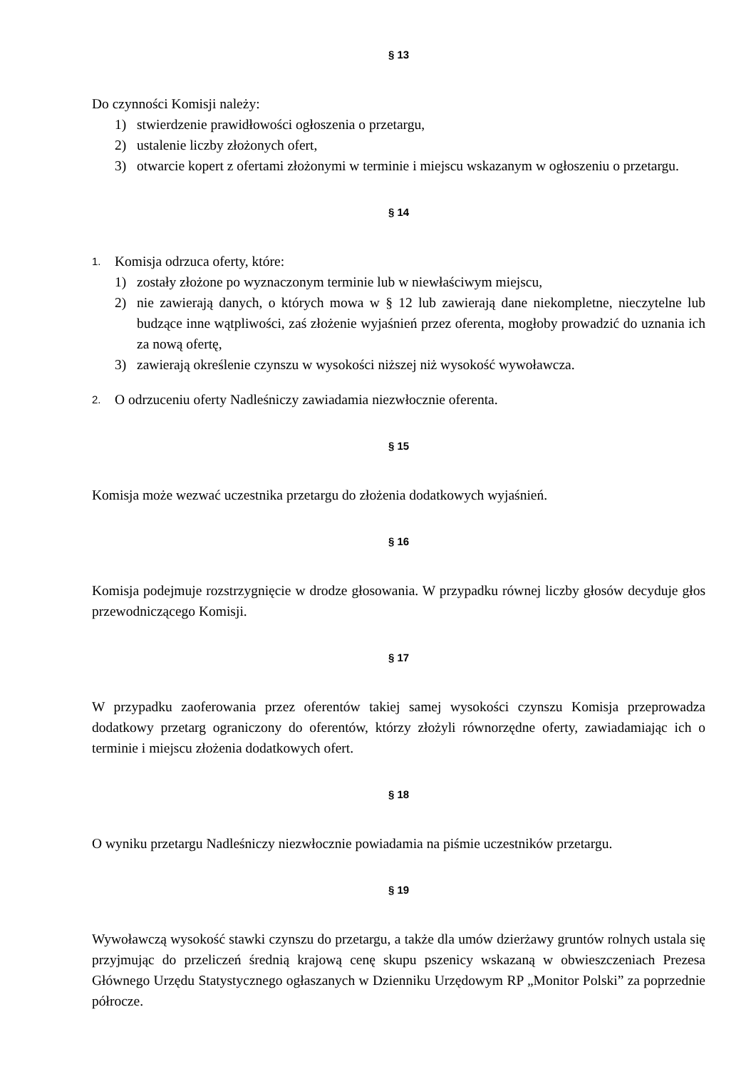§ 13
Do czynności Komisji należy:
1) stwierdzenie prawidłowości ogłoszenia o przetargu,
2) ustalenie liczby złożonych ofert,
3) otwarcie kopert z ofertami złożonymi w terminie i miejscu wskazanym w ogłoszeniu o przetargu.
§ 14
1.
Komisja odrzuca oferty, które:
1) zostały złożone po wyznaczonym terminie lub w niewłaściwym miejscu,
2) nie zawierają danych, o których mowa w § 12 lub zawierają dane niekompletne, nieczytelne lub budzące inne wątpliwości, zaś złożenie wyjaśnień przez oferenta, mogłoby prowadzić do uznania ich za nową ofertę,
3) zawierają określenie czynszu w wysokości niższej niż wysokość wywoławcza.
2.
O odrzuceniu oferty Nadleśniczy zawiadamia niezwłocznie oferenta.
§ 15
Komisja może wezwać uczestnika przetargu do złożenia dodatkowych wyjaśnień.
§ 16
Komisja podejmuje rozstrzygnięcie w drodze głosowania. W przypadku równej liczby głosów decyduje głos przewodniczącego Komisji.
§ 17
W przypadku zaoferowania przez oferentów takiej samej wysokości czynszu Komisja przeprowadza dodatkowy przetarg ograniczony do oferentów, którzy złożyli równorzędne oferty, zawiadamiając ich o terminie i miejscu złożenia dodatkowych ofert.
§ 18
O wyniku przetargu Nadleśniczy niezwłocznie powiadamia na piśmie uczestników przetargu.
§ 19
Wywoławczą wysokość stawki czynszu do przetargu, a także dla umów dzierżawy gruntów rolnych ustala się przyjmując do przeliczeń średnią krajową cenę skupu pszenicy wskazaną w obwieszczeniach Prezesa Głównego Urzędu Statystycznego ogłaszanych w Dzienniku Urzędowym RP „Monitor Polski” za poprzednie półrocze.